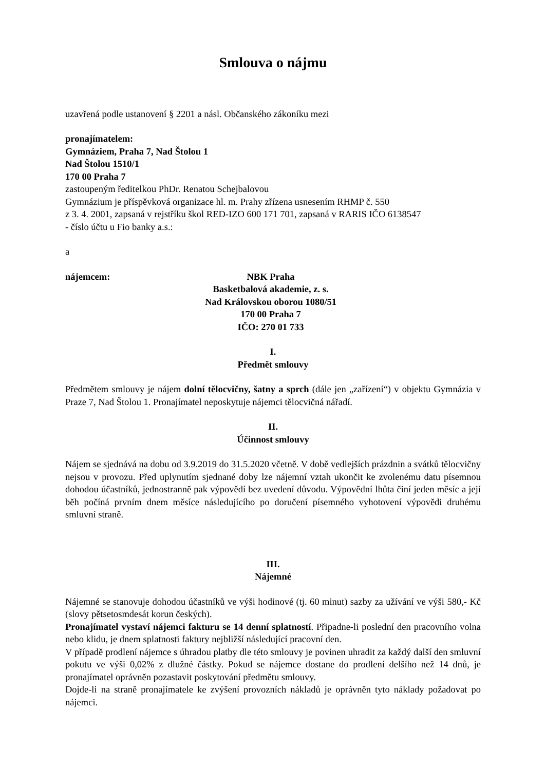Smlouva o nájmu
uzavřená podle ustanovení § 2201 a násl. Občanského zákoníku mezi
pronajímatelem:
Gymnáziem, Praha 7, Nad Štolou 1
Nad Štolou 1510/1
170 00 Praha 7
zastoupeným ředitelkou PhDr. Renatou Schejbalovou
Gymnázium je příspěvková organizace hl. m. Prahy zřízena usnesením RHMP č. 550
z 3. 4. 2001, zapsaná v rejstříku škol RED-IZO 600 171 701, zapsaná v RARIS IČO 6138547
- číslo účtu u Fio banky a.s.:
a
nájemcem: NBK Praha
Basketbalová akademie, z. s.
Nad Královskou oborou 1080/51
170 00 Praha 7
IČO: 270 01 733
I.
Předmět smlouvy
Předmětem smlouvy je nájem dolní tělocvičny, šatny a sprch (dále jen „zařízení“) v objektu Gymnázia v Praze 7, Nad Štolou 1. Pronajímatel neposkytuje nájemci tělocvičná nářadí.
II.
Účinnost smlouvy
Nájem se sjednává na dobu od 3.9.2019 do 31.5.2020 včetně. V době vedlejších prázdnin a svátků tělocvičny nejsou v provozu. Před uplynutím sjednané doby lze nájemní vztah ukončit ke zvolenému datu písemnou dohodou účastníků, jednostranně pak výpovědí bez uvedení důvodu. Výpovědní lhůta činí jeden měsíc a její běh počíná prvním dnem měsíce následujícího po doručení písemného vyhotovení výpovědi druhému smluvní straně.
III.
Nájemné
Nájemné se stanovuje dohodou účastníků ve výši hodinové (tj. 60 minut) sazby za užívání ve výši 580,- Kč (slovy pětsetosmdesát korun českých).
Pronajímatel vystaví nájemci fakturu se 14 denní splatností. Připadne-li poslední den pracovního volna nebo klidu, je dnem splatnosti faktury nejbližší následující pracovní den.
V případě prodlení nájemce s úhradou platby dle této smlouvy je povinen uhradit za každý další den smluvní pokutu ve výši 0,02% z dlužné částky. Pokud se nájemce dostane do prodlení delšího než 14 dnů, je pronajímatel oprávněn pozastavit poskytování předmětu smlouvy.
Dojde-li na straně pronajímatele ke zvýšení provozních nákladů je oprávněn tyto náklady požadovat po nájemci.